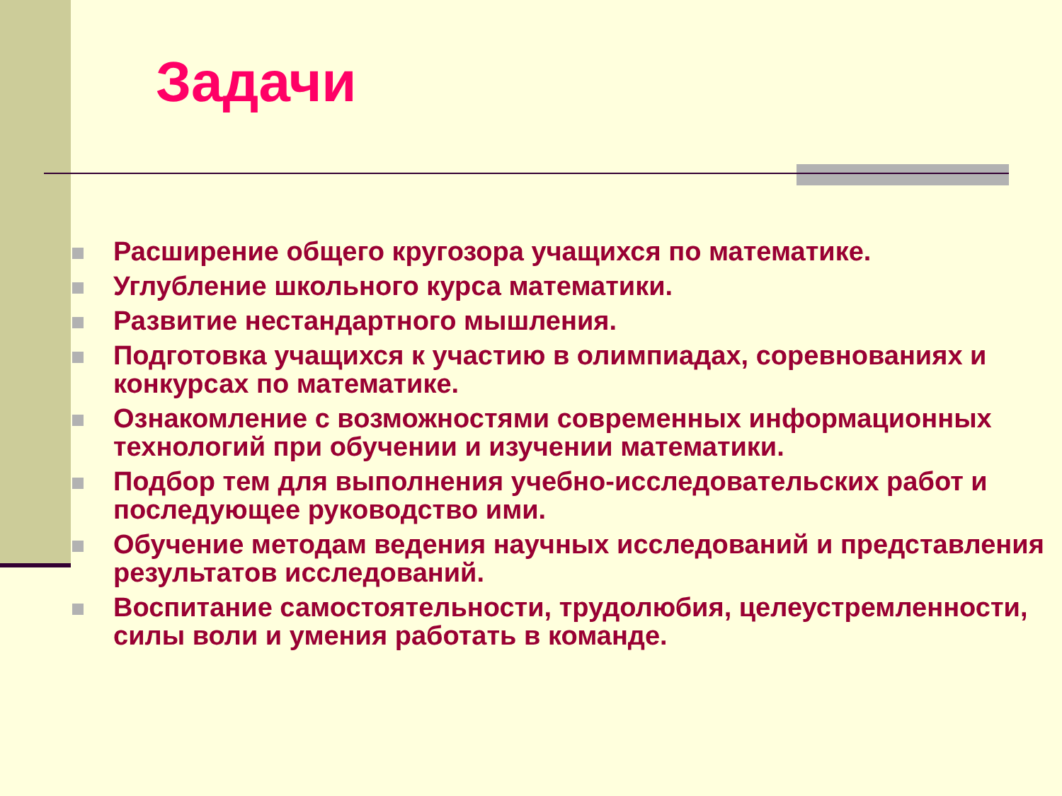Задачи
Расширение общего кругозора учащихся по математике.
Углубление школьного курса математики.
Развитие нестандартного мышления.
Подготовка учащихся к участию в олимпиадах, соревнованиях и конкурсах по математике.
Ознакомление с возможностями современных информационных технологий при обучении и изучении математики.
Подбор тем для выполнения учебно-исследовательских работ и последующее руководство ими.
Обучение методам ведения научных исследований и представления результатов исследований.
Воспитание самостоятельности, трудолюбия, целеустремленности, силы воли и умения работать в команде.